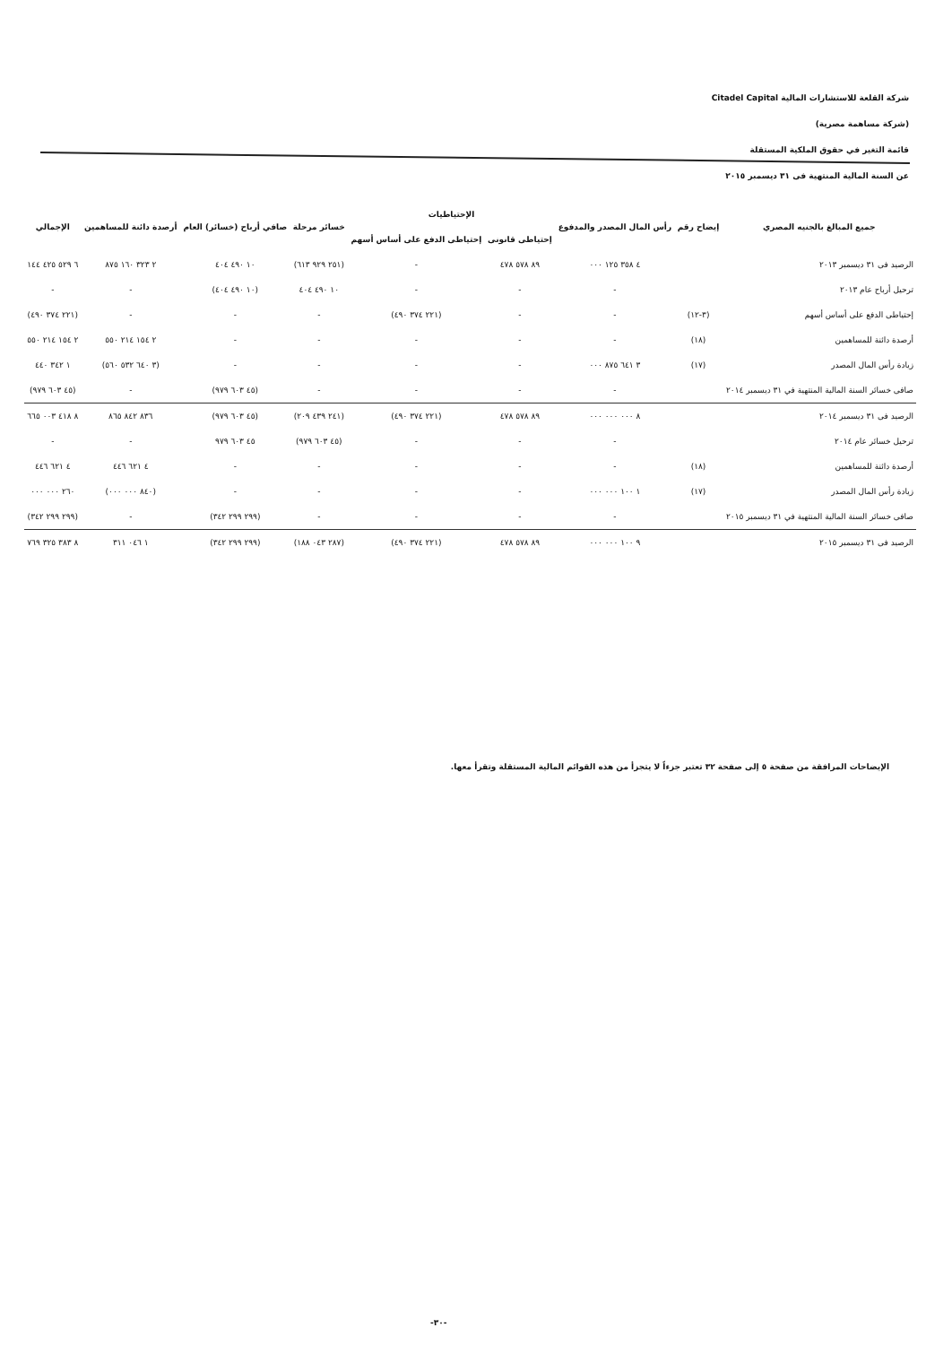شركة القلعة للاستشارات المالية Citadel Capital
(شركة مساهمة مصرية)
قائمة التغير في حقوق الملكية المستقلة
عن السنة المالية المنتهية فى ٣١ ديسمبر ٢٠١٥
| جميع المبالغ بالجنيه المصري | إيضاح رقم | رأس المال المصدر والمدفوع | الإحتياطيات | | خسائر مرحلة | صافي أرباح (خسائر) العام | أرصدة دائنة للمساهمين | الإجمالي |
| --- | --- | --- | --- | --- | --- | --- | --- | --- |
| | | | إحتياطى قانونى | إحتياطى الدفع على أساس أسهم | | | | |
| الرصيد فى ٣١ ديسمبر ٢٠١٣ | | ٤ ٣٥٨ ١٢٥ ٠٠٠ | ٨٩ ٥٧٨ ٤٧٨ | - | (٢٥١ ٩٢٩ ٦١٣) | ١٠ ٤٩٠ ٤٠٤ | ٢ ٣٢٣ ١٦٠ ٨٧٥ | ٦ ٥٢٩ ٤٢٥ ١٤٤ |
| ترحيل أرباح عام ٢٠١٣ | | - | - | - | ١٠ ٤٩٠ ٤٠٤ | (١٠ ٤٩٠ ٤٠٤) | - | - |
| إحتياطى الدفع على أساس أسهم | (٣-١٢) | - | - | (٢٢١ ٣٧٤ ٤٩٠) | - | - | - | (٢٢١ ٣٧٤ ٤٩٠) |
| أرصدة دائنة للمساهمين | (١٨) | - | - | - | - | - | ٢ ١٥٤ ٢١٤ ٥٥٠ | ٢ ١٥٤ ٢١٤ ٥٥٠ |
| زيادة رأس المال المصدر | (١٧) | ٣ ٦٤١ ٨٧٥ ٠٠٠ | - | - | - | - | (٣ ٦٤٠ ٥٣٢ ٥٦٠) | ١ ٣٤٢ ٤٤٠ |
| صافى خسائر السنة المالية المنتهية في ٣١ ديسمبر ٢٠١٤ | | - | - | - | - | (٤٥ ٦٠٣ ٩٧٩) | - | (٤٥ ٦٠٣ ٩٧٩) |
| الرصيد فى ٣١ ديسمبر ٢٠١٤ | | ٨ ٠٠٠ ٠٠٠ ٠٠٠ | ٨٩ ٥٧٨ ٤٧٨ | (٢٢١ ٣٧٤ ٤٩٠) | (٢٤١ ٤٣٩ ٢٠٩) | (٤٥ ٦٠٣ ٩٧٩) | ٨٣٦ ٨٤٢ ٨٦٥ | ٨ ٤١٨ ٠٠٣ ٦٦٥ |
| ترحيل خسائر عام ٢٠١٤ | | - | - | - | (٤٥ ٦٠٣ ٩٧٩) | ٤٥ ٦٠٣ ٩٧٩ | - | - |
| أرصدة دائنة للمساهمين | (١٨) | - | - | - | - | - | ٤ ٦٢١ ٤٤٦ | ٤ ٦٢١ ٤٤٦ |
| زيادة رأس المال المصدر | (١٧) | ١ ١٠٠ ٠٠٠ ٠٠٠ | - | - | - | - | (٨٤٠ ٠٠٠ ٠٠٠) | ٢٦٠ ٠٠٠ ٠٠٠ |
| صافى خسائر السنة المالية المنتهية في ٣١ ديسمبر ٢٠١٥ | | - | - | - | - | (٢٩٩ ٢٩٩ ٣٤٢) | - | (٢٩٩ ٢٩٩ ٣٤٢) |
| الرصيد فى ٣١ ديسمبر ٢٠١٥ | | ٩ ١٠٠ ٠٠٠ ٠٠٠ | ٨٩ ٥٧٨ ٤٧٨ | (٢٢١ ٣٧٤ ٤٩٠) | (٢٨٧ ٠٤٣ ١٨٨) | (٢٩٩ ٢٩٩ ٣٤٢) | ١ ٠٤٦ ٣١١ | ٨ ٣٨٣ ٣٢٥ ٧٦٩ |
الإيضاحات المرافقة من صفحة ٥ إلى صفحة ٣٢ تعتبر جزءاً لا يتجزأ من هذه القوائم المالية المستقلة وتقرأ معها.
-٣٠-